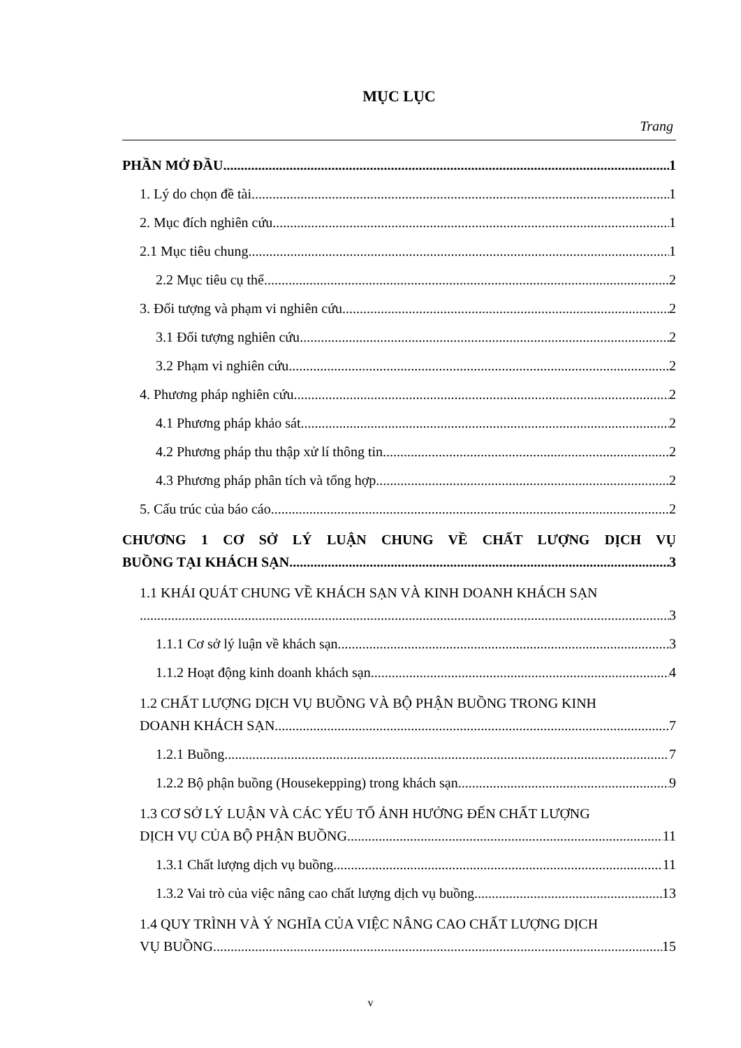MỤC LỤC
Trang
PHẦN MỞ ĐẦU 1
1. Lý do chọn đề tài 1
2. Mục đích nghiên cứu 1
2.1 Mục tiêu chung 1
2.2 Mục tiêu cụ thể 2
3. Đối tượng và phạm vi nghiên cứu 2
3.1 Đối tượng nghiên cứu 2
3.2 Phạm vi nghiên cứu 2
4. Phương pháp nghiên cứu 2
4.1 Phương pháp khảo sát 2
4.2 Phương pháp thu thập xử lí thông tin 2
4.3 Phương pháp phân tích và tổng hợp 2
5. Cấu trúc của báo cáo 2
CHƯƠNG 1 CƠ SỞ LÝ LUẬN CHUNG VỀ CHẤT LƯỢNG DỊCH VỤ
BUỒNG TẠI KHÁCH SẠN 3
1.1 KHÁI QUÁT CHUNG VỀ KHÁCH SẠN VÀ KINH DOANH KHÁCH SẠN
3
1.1.1 Cơ sở lý luận về khách sạn 3
1.1.2 Hoạt động kinh doanh khách sạn 4
1.2 CHẤT LƯỢNG DỊCH VỤ BUỒNG VÀ BỘ PHẬN BUỒNG TRONG KINH
DOANH KHÁCH SẠN 7
1.2.1 Buồng 7
1.2.2 Bộ phận buồng (Housekepping) trong khách sạn 9
1.3 CƠ SỞ LÝ LUẬN VÀ CÁC YẾU TỐ ẢNH HƯỞNG ĐẾN CHẤT LƯỢNG
DỊCH VỤ CỦA BỘ PHẬN BUỒNG 11
1.3.1 Chất lượng dịch vụ buồng 11
1.3.2 Vai trò của việc nâng cao chất lượng dịch vụ buồng 13
1.4 QUY TRÌNH VÀ Ý NGHĨA CỦA VIỆC NÂNG CAO CHẤT LƯỢNG DỊCH
VỤ BUỒNG 15
v